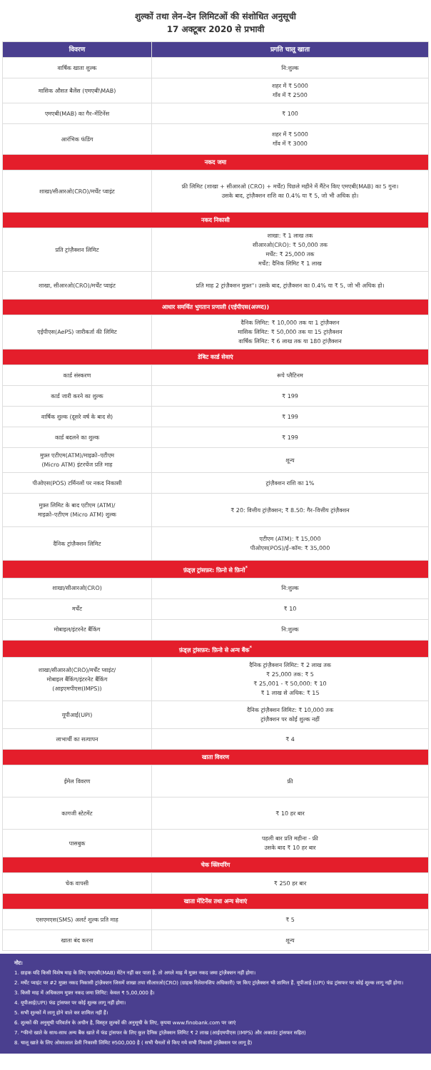शुल्कों तथा लेन–देन लिमिटओं की संशोधित अनुसूची
17 अक्टूबर 2020 से प्रभावी
| विवरण | प्रगति चालू खाता |
| --- | --- |
| वार्षिक खाता शुल्क | नि:शुल्क |
| मासिक औसत बैलेंस (एमएबी\MAB) | शहर में ₹ 5000 गाँव में ₹ 2500 |
| एमएबी(MAB) का गैर–मेंटिनेंस | ₹ 100 |
| आरंभिक फंडिंग | शहर में ₹ 5000 गाँव में ₹ 3000 |
| नकद जमा | |
| शाखा/सीआरओ(CRO)/मर्चेंट प्वाइंट | फ्री लिमिट (शाखा + सीआरओ (CRO) + मर्चेंट) पिछले महीने में मैंटेन किए एमएबी(MAB) का 5 गुना। उसके बाद, ट्रांज़ैक्शन राशि का 0.4% या ₹ 5, जो भी अधिक हो। |
| नकद निकासी | |
| प्रति ट्रांज़ैक्शन लिमिट | शाखा: ₹ 1 लाख तक सीआरओ(CRO): ₹ 50,000 तक मर्चेंट: ₹ 25,000 तक मर्चेंट: दैनिक लिमिट ₹ 1 लाख |
| शाखा, सीआरओ(CRO)/मर्चेंट प्वाइंट | प्रति माह 2 ट्रांज़ैक्शन मुफ़्त''। उसके बाद, ट्रांज़ैक्शन का 0.4% या ₹ 5, जो भी अधिक हो। |
| आधार समर्थित भुगतान प्रणाली (एईपीएस(अज्व्द)) | |
| एईपीएस(AePS) जारीकर्ता की लिमिट | दैनिक लिमिट: ₹ 10,000 तक या 1 ट्रांज़ैक्शन मासिक लिमिट: ₹ 50,000 तक या 15 ट्रांज़ैक्शन वार्षिक लिमिट: ₹ 6 लाख तक या 180 ट्रांज़ैक्शन |
| डेबिट कार्ड सेवाएं | |
| कार्ड संस्करण | रूपे प्लैटिनम |
| कार्ड जारी करने का शुल्क | ₹ 199 |
| वार्षिक शुल्क (दूसरे वर्ष के बाद से) | ₹ 199 |
| कार्ड बदलने का शुल्क | ₹ 199 |
| मुफ़्त एटीएम(ATM)/माइक्रो–एटीएम (Micro ATM) इंटरचेंज प्रति माह | शून्य |
| पीओएस(POS) टर्मिनलों पर नकद निकासी | ट्रांज़ैक्शन राशि का 1% |
| मुफ़्त लिमिट के बाद एटीएम (ATM)/ माइक्रो–एटीएम (Micro ATM) शुल्क | ₹ 20: वित्तीय ट्रांज़ैक्शन; ₹ 8.50: गैर–वित्तीय ट्रांज़ैक्शन |
| दैनिक ट्रांज़ैक्शन लिमिट | एटीएम (ATM): ₹ 15,000 पीओएस(POS)/ई–कॉम: ₹ 35,000 |
| फ़ंड्ज़ ट्रांसफ़र: फ़िनो से फ़िनो<sup>*</sup> | |
| शाखा/सीआरओ(CRO) | नि:शुल्क |
| मर्चेंट | ₹ 10 |
| मोबाइल/इंटरनेट बैंकिंग | नि:शुल्क |
| फ़ंड्ज़ ट्रांसफ़र: फ़िनो से अन्य बैंक<sup>*</sup> | |
| शाखा/सीआरओ(CRO)/मर्चेंट प्वाइंट/ मोबाइल बैंकिंग/इंटरनेट बैंकिंग (आइएमपीएस(IMPS)) | दैनिक ट्रांज़ैक्शन लिमिट: ₹ 2 लाख तक ₹ 25,000 तक: ₹ 5 ₹ 25,001 - ₹ 50,000: ₹ 10 ₹ 1 लाख से अधिक: ₹ 15 |
| यूपीआई(UPI) | दैनिक ट्रांज़ैक्शन लिमिट: ₹ 10,000 तक ट्रांज़ैक्शन पर कोई शुल्क नहीं |
| लाभार्थी का सत्यापन | ₹ 4 |
| खाता विवरण | |
| ईमेल विवरण | फ्री |
| कागजी स्टेटमेंट | ₹ 10 हर बार |
| पासबुक | पहली बार प्रति महीना - फ्री उसके बाद ₹ 10 हर बार |
| चेक क्लियरिंग | |
| चेक वापसी | ₹ 250 हर बार |
| खाता मेंटिनेंस तथा अन्य सेवाएं | |
| एसएमएस(SMS) अलर्ट शुल्क प्रति माह | ₹ 5 |
| खाता बंद करना | शून्य |
नोट:
1. ग्राहक यदि किसी विशेष माह के लिए एमएबी(MAB) मेंटेन नहीं कर पाता है, तो अगले माह में मुफ़्त नकद जमा ट्रांज़ैक्शन नहीं होगा।
2. मर्चेंट प्वाइंट पर #2 मुफ़्त नकद निकासी ट्रांज़ैक्शन जिसमें शाखा तथा सीआरओ(CRO) (ग्राहक रिलेशनशिप अधिकारी) पर किए ट्रांज़ैक्शन भी शामिल हैं. यूपीआई (UPI) फंड ट्रांसफर पर कोई शुल्क लागू नहीं होगा।
3. किसी माह में अधिकतम मुफ़्त नकद जमा लिमिट: केवल ₹ 5,00,000 है।
4. यूपीआई(UPI) फंड ट्रांसफर पर कोई शुल्क लागू नहीं होगा।
5. सभी शुल्कों में लागू होने वाले कर शामिल नहीं हैं।
6. शुल्कों की अनुसूची परिवर्तन के अधीन है, विस्तृत शुल्कों की अनुसूची के लिए, कृपया www.finobank.com पर जाएं
7. *फीनो खाते के साथ-साथ अन्य बैंक खाते में फंड ट्रांसफर के लिए कुल दैनिक ट्रांज़ैक्शन लिमिट ₹ 2 लाख (आईएमपीएस (IMPS) और अकाउंट ट्रांसफर सहित)
8. चालू खाते के लिए ओवरआल डेली निकासी लिमिट रु500,000 है ( सभी चैनलों से किए गये सभी निकासी ट्रांज़ैक्शन पर लागू है)